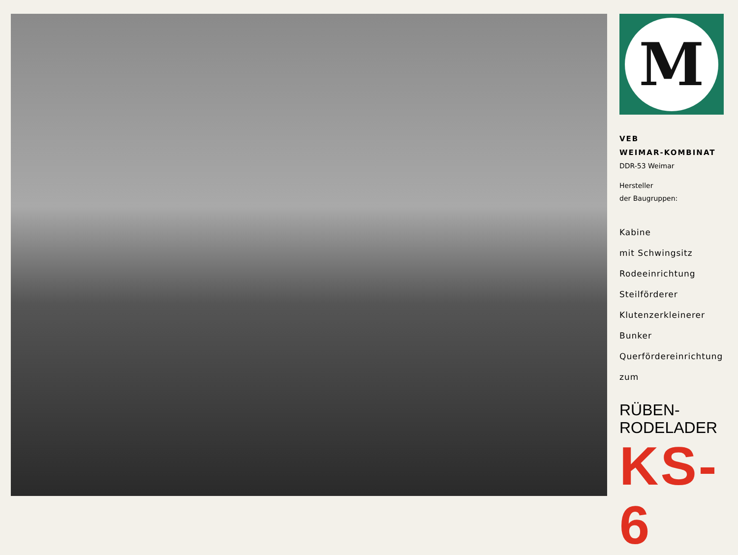M
VEB
WEIMAR-KOMBINAT
DDR-53 Weimar
Hersteller
der Baugruppen:
Kabine
mit Schwingsitz
Rodeeinrichtung
Steilförderer
Klutenzerkleinerer
Bunker
Querfördereinrichtung
zum
RÜBEN-
RODELADER
KS-6